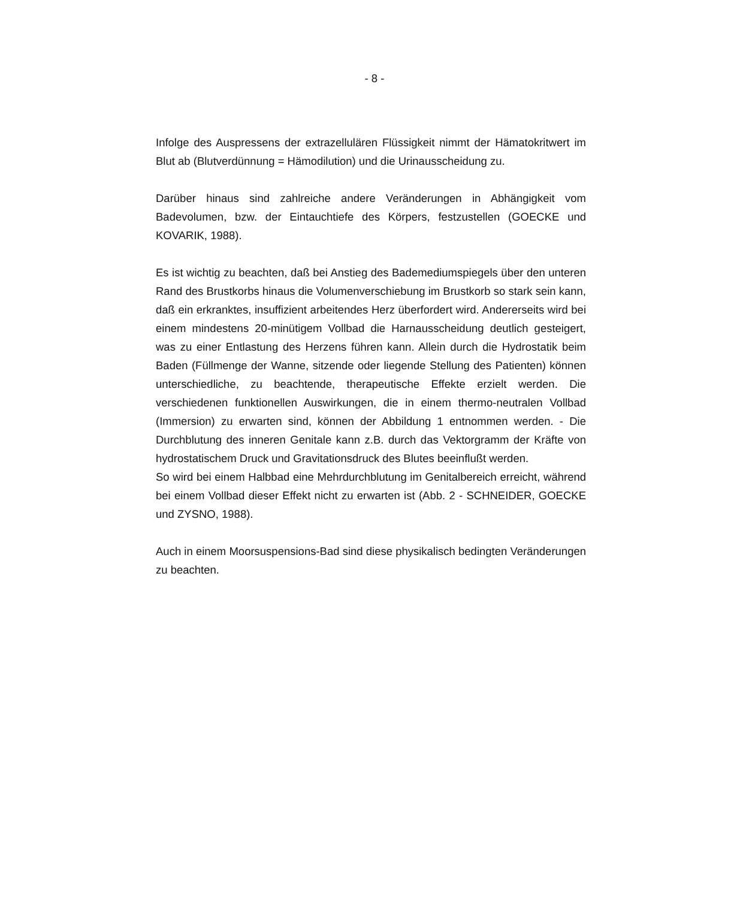- 8 -
Infolge des Auspressens der extrazellulären Flüssigkeit nimmt der Hämatokritwert im Blut ab (Blutverdünnung = Hämodilution) und die Urinausscheidung zu.
Darüber hinaus sind zahlreiche andere Veränderungen in Abhängigkeit vom Badevolumen, bzw. der Eintauchtiefe des Körpers, festzustellen (GOECKE und KOVARIK, 1988).
Es ist wichtig zu beachten, daß bei Anstieg des Bademediumspiegels über den unteren Rand des Brustkorbs hinaus die Volumenverschiebung im Brustkorb so stark sein kann, daß ein erkranktes, insuffizient arbeitendes Herz überfordert wird. Andererseits wird bei einem mindestens 20-minütigem Vollbad die Harnausscheidung deutlich gesteigert, was zu einer Entlastung des Herzens führen kann. Allein durch die Hydrostatik beim Baden (Füllmenge der Wanne, sitzende oder liegende Stellung des Patienten) können unterschiedliche, zu beachtende, therapeutische Effekte erzielt werden. Die verschiedenen funktionellen Auswirkungen, die in einem thermo-neutralen Vollbad (Immersion) zu erwarten sind, können der Abbildung 1 entnommen werden. - Die Durchblutung des inneren Genitale kann z.B. durch das Vektorgramm der Kräfte von hydrostatischem Druck und Gravitationsdruck des Blutes beeinflußt werden.
So wird bei einem Halbbad eine Mehrdurchblutung im Genitalbereich erreicht, während bei einem Vollbad dieser Effekt nicht zu erwarten ist (Abb. 2 - SCHNEIDER, GOECKE und ZYSNO, 1988).
Auch in einem Moorsuspensions-Bad sind diese physikalisch bedingten Veränderungen zu beachten.